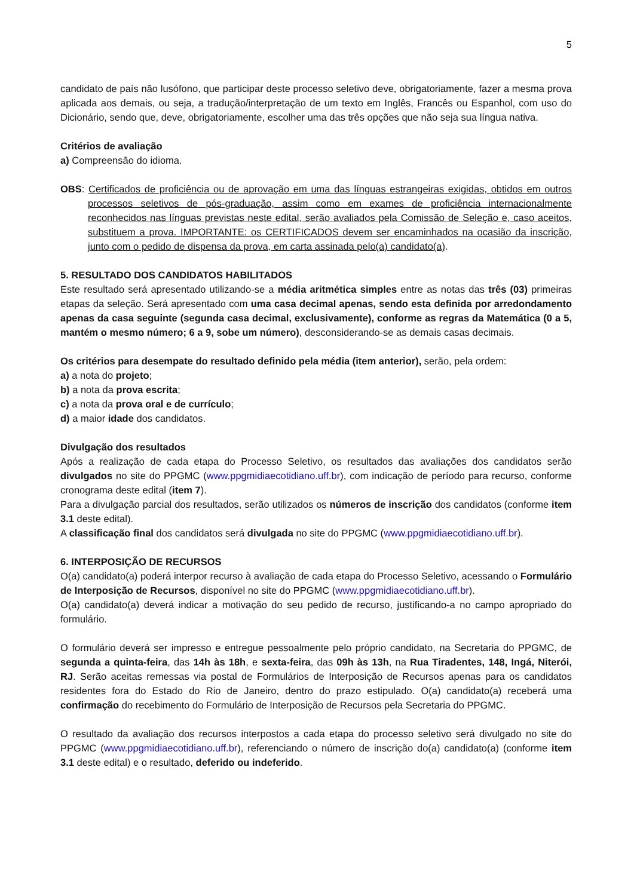5
candidato de país não lusófono, que participar deste processo seletivo deve, obrigatoriamente, fazer a mesma prova aplicada aos demais, ou seja, a tradução/interpretação de um texto em Inglês, Francês ou Espanhol, com uso do Dicionário, sendo que, deve, obrigatoriamente, escolher uma das três opções que não seja sua língua nativa.
Critérios de avaliação
a) Compreensão do idioma.
OBS: Certificados de proficiência ou de aprovação em uma das línguas estrangeiras exigidas, obtidos em outros processos seletivos de pós-graduação, assim como em exames de proficiência internacionalmente reconhecidos nas línguas previstas neste edital, serão avaliados pela Comissão de Seleção e, caso aceitos, substituem a prova. IMPORTANTE: os CERTIFICADOS devem ser encaminhados na ocasião da inscrição, junto com o pedido de dispensa da prova, em carta assinada pelo(a) candidato(a).
5. RESULTADO DOS CANDIDATOS HABILITADOS
Este resultado será apresentado utilizando-se a média aritmética simples entre as notas das três (03) primeiras etapas da seleção. Será apresentado com uma casa decimal apenas, sendo esta definida por arredondamento apenas da casa seguinte (segunda casa decimal, exclusivamente), conforme as regras da Matemática (0 a 5, mantém o mesmo número; 6 a 9, sobe um número), desconsiderando-se as demais casas decimais.
Os critérios para desempate do resultado definido pela média (item anterior), serão, pela ordem:
a) a nota do projeto;
b) a nota da prova escrita;
c) a nota da prova oral e de currículo;
d) a maior idade dos candidatos.
Divulgação dos resultados
Após a realização de cada etapa do Processo Seletivo, os resultados das avaliações dos candidatos serão divulgados no site do PPGMC (www.ppgmidiaecotidiano.uff.br), com indicação de período para recurso, conforme cronograma deste edital (item 7).
Para a divulgação parcial dos resultados, serão utilizados os números de inscrição dos candidatos (conforme item 3.1 deste edital).
A classificação final dos candidatos será divulgada no site do PPGMC (www.ppgmidiaecotidiano.uff.br).
6. INTERPOSIÇÃO DE RECURSOS
O(a) candidato(a) poderá interpor recurso à avaliação de cada etapa do Processo Seletivo, acessando o Formulário de Interposição de Recursos, disponível no site do PPGMC (www.ppgmidiaecotidiano.uff.br).
O(a) candidato(a) deverá indicar a motivação do seu pedido de recurso, justificando-a no campo apropriado do formulário.
O formulário deverá ser impresso e entregue pessoalmente pelo próprio candidato, na Secretaria do PPGMC, de segunda a quinta-feira, das 14h às 18h, e sexta-feira, das 09h às 13h, na Rua Tiradentes, 148, Ingá, Niterói, RJ. Serão aceitas remessas via postal de Formulários de Interposição de Recursos apenas para os candidatos residentes fora do Estado do Rio de Janeiro, dentro do prazo estipulado. O(a) candidato(a) receberá uma confirmação do recebimento do Formulário de Interposição de Recursos pela Secretaria do PPGMC.
O resultado da avaliação dos recursos interpostos a cada etapa do processo seletivo será divulgado no site do PPGMC (www.ppgmidiaecotidiano.uff.br), referenciando o número de inscrição do(a) candidato(a) (conforme item 3.1 deste edital) e o resultado, deferido ou indeferido.